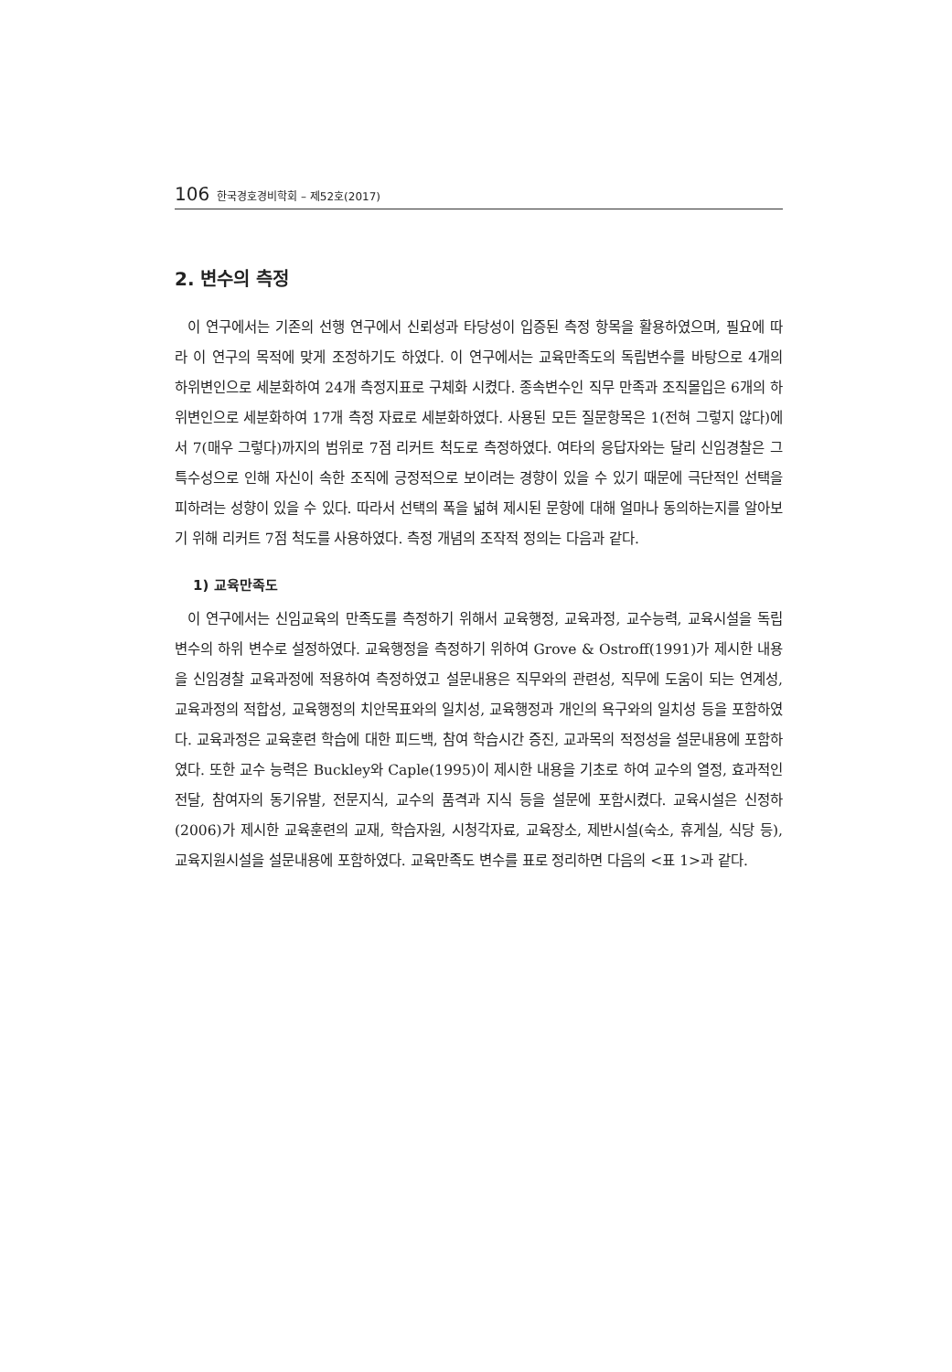106 한국경호경비학회 – 제52호(2017)
2. 변수의 측정
이 연구에서는 기존의 선행 연구에서 신뢰성과 타당성이 입증된 측정 항목을 활용하였으며, 필요에 따라 이 연구의 목적에 맞게 조정하기도 하였다. 이 연구에서는 교육만족도의 독립변수를 바탕으로 4개의 하위변인으로 세분화하여 24개 측정지표로 구체화 시켰다. 종속변수인 직무 만족과 조직몰입은 6개의 하위변인으로 세분화하여 17개 측정 자료로 세분화하였다. 사용된 모든 질문항목은 1(전혀 그렇지 않다)에서 7(매우 그렇다)까지의 범위로 7점 리커트 척도로 측정하였다. 여타의 응답자와는 달리 신임경찰은 그 특수성으로 인해 자신이 속한 조직에 긍정적으로 보이려는 경향이 있을 수 있기 때문에 극단적인 선택을 피하려는 성향이 있을 수 있다. 따라서 선택의 폭을 넓혀 제시된 문항에 대해 얼마나 동의하는지를 알아보기 위해 리커트 7점 척도를 사용하였다. 측정 개념의 조작적 정의는 다음과 같다.
1) 교육만족도
이 연구에서는 신임교육의 만족도를 측정하기 위해서 교육행정, 교육과정, 교수능력, 교육시설을 독립변수의 하위 변수로 설정하였다. 교육행정을 측정하기 위하여 Grove & Ostroff(1991)가 제시한 내용을 신임경찰 교육과정에 적용하여 측정하였고 설문내용은 직무와의 관련성, 직무에 도움이 되는 연계성, 교육과정의 적합성, 교육행정의 치안목표와의 일치성, 교육행정과 개인의 욕구와의 일치성 등을 포함하였다. 교육과정은 교육훈련 학습에 대한 피드백, 참여 학습시간 증진, 교과목의 적정성을 설문내용에 포함하였다. 또한 교수 능력은 Buckley와 Caple(1995)이 제시한 내용을 기초로 하여 교수의 열정, 효과적인 전달, 참여자의 동기유발, 전문지식, 교수의 품격과 지식 등을 설문에 포함시켰다. 교육시설은 신정하(2006)가 제시한 교육훈련의 교재, 학습자원, 시청각자료, 교육장소, 제반시설(숙소, 휴게실, 식당 등), 교육지원시설을 설문내용에 포함하였다. 교육만족도 변수를 표로 정리하면 다음의 <표 1>과 같다.